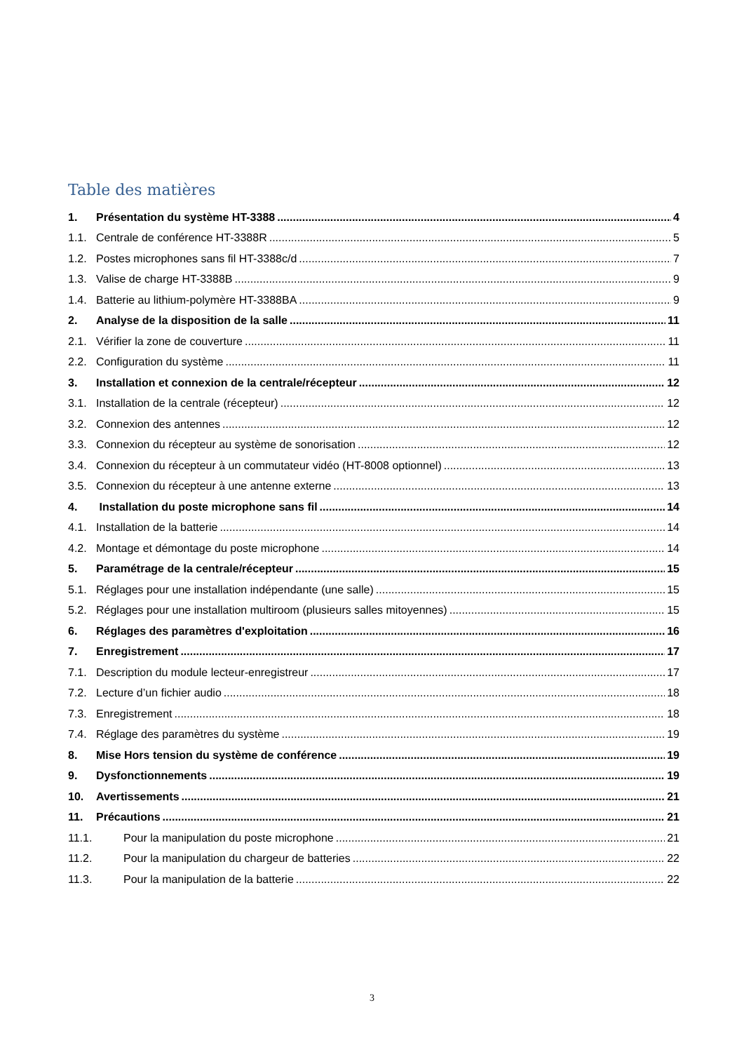Table des matières
1. Présentation du système HT-3388 4
1.1. Centrale de conférence HT-3388R 5
1.2. Postes microphones sans fil HT-3388c/d 7
1.3. Valise de charge HT-3388B 9
1.4. Batterie au lithium-polymère HT-3388BA 9
2. Analyse de la disposition de la salle 11
2.1. Vérifier la zone de couverture 11
2.2. Configuration du système 11
3. Installation et connexion de la centrale/récepteur 12
3.1. Installation de la centrale (récepteur) 12
3.2. Connexion des antennes 12
3.3. Connexion du récepteur au système de sonorisation 12
3.4. Connexion du récepteur à un commutateur vidéo (HT-8008 optionnel) 13
3.5. Connexion du récepteur à une antenne externe 13
4. Installation du poste microphone sans fil 14
4.1. Installation de la batterie 14
4.2. Montage et démontage du poste microphone 14
5. Paramétrage de la centrale/récepteur 15
5.1. Réglages pour une installation indépendante (une salle) 15
5.2. Réglages pour une installation multiroom (plusieurs salles mitoyennes) 15
6. Réglages des paramètres d'exploitation 16
7. Enregistrement 17
7.1. Description du module lecteur-enregistreur 17
7.2. Lecture d’un fichier audio 18
7.3. Enregistrement 18
7.4. Réglage des paramètres du système 19
8. Mise Hors tension du système de conférence 19
9. Dysfonctionnements 19
10. Avertissements 21
11. Précautions 21
11.1. Pour la manipulation du poste microphone 21
11.2. Pour la manipulation du chargeur de batteries 22
11.3. Pour la manipulation de la batterie 22
3